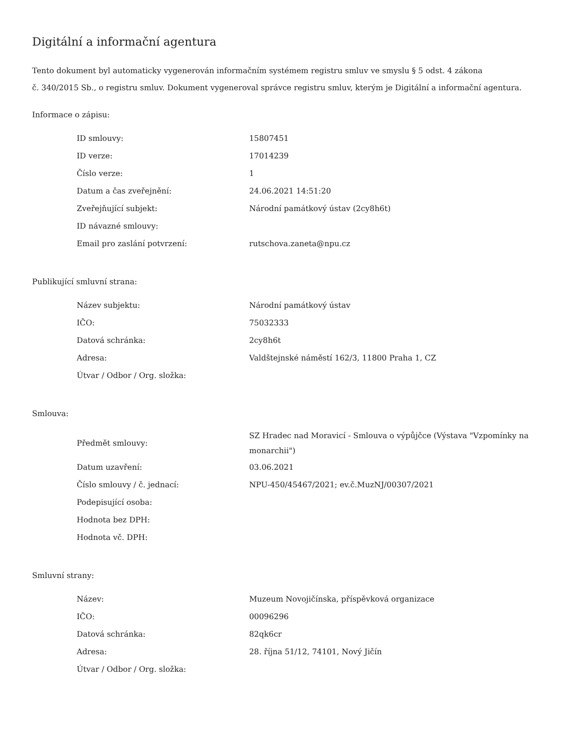Digitální a informační agentura
Tento dokument byl automaticky vygenerován informačním systémem registru smluv ve smyslu § 5 odst. 4 zákona
č. 340/2015 Sb., o registru smluv. Dokument vygeneroval správce registru smluv, kterým je Digitální a informační agentura.
Informace o zápisu:
| ID smlouvy: | 15807451 |
| ID verze: | 17014239 |
| Číslo verze: | 1 |
| Datum a čas zveřejnění: | 24.06.2021 14:51:20 |
| Zveřejňující subjekt: | Národní památkový ústav (2cy8h6t) |
| ID návazné smlouvy: | |
| Email pro zaslání potvrzení: | rutschova.zaneta@npu.cz |
Publikující smluvní strana:
| Název subjektu: | Národní památkový ústav |
| IČO: | 75032333 |
| Datová schránka: | 2cy8h6t |
| Adresa: | Valdštejnské náměstí 162/3, 11800 Praha 1, CZ |
| Útvar / Odbor / Org. složka: | |
Smlouva:
| Předmět smlouvy: | SZ Hradec nad Moravicí - Smlouva o výpůjčce (Výstava "Vzpomínky na monarchii") |
| Datum uzavření: | 03.06.2021 |
| Číslo smlouvy / č. jednací: | NPU-450/45467/2021; ev.č.MuzNJ/00307/2021 |
| Podepisující osoba: | |
| Hodnota bez DPH: | |
| Hodnota vč. DPH: | |
Smluvní strany:
| Název: | Muzeum Novojičínska, příspěvková organizace |
| IČO: | 00096296 |
| Datová schránka: | 82qk6cr |
| Adresa: | 28. října 51/12, 74101, Nový Jičín |
| Útvar / Odbor / Org. složka: | |